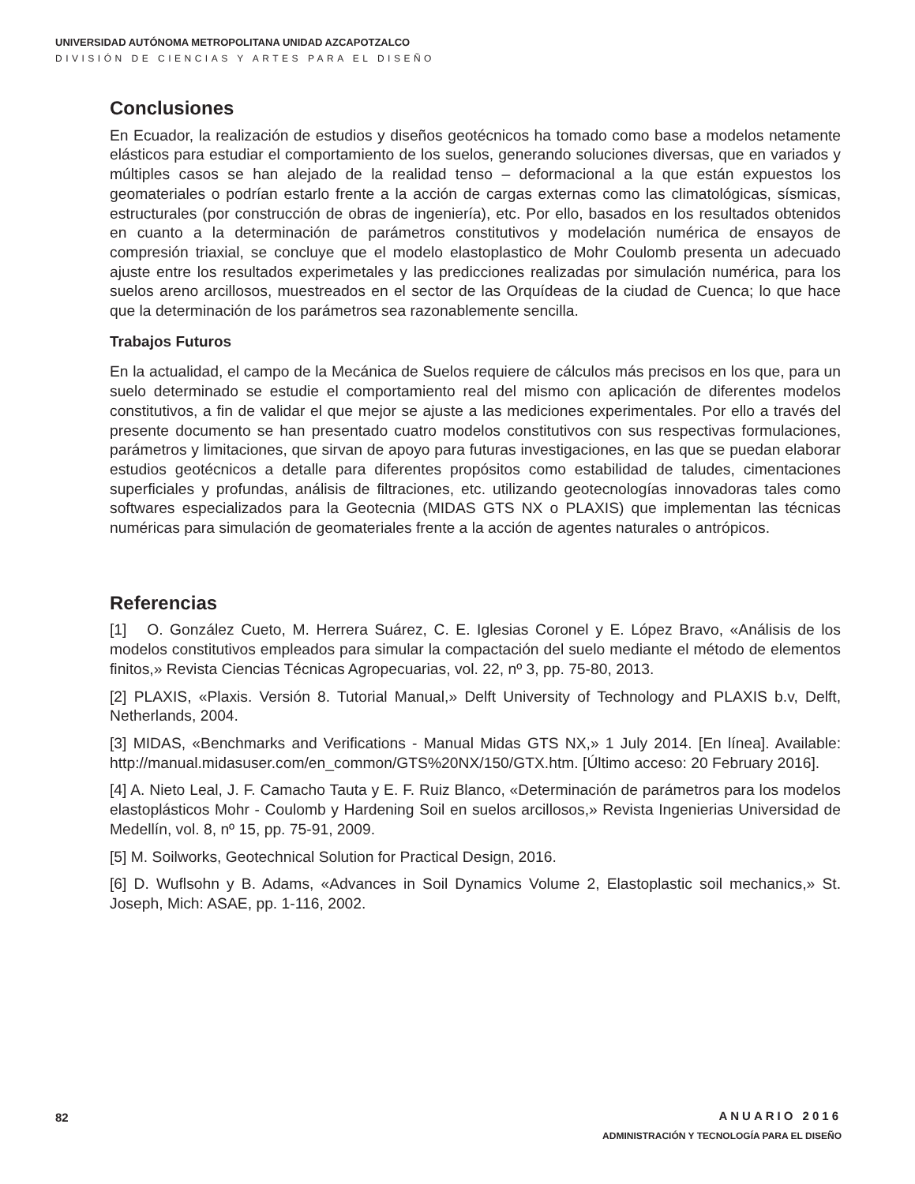UNIVERSIDAD AUTÓNOMA METROPOLITANA UNIDAD AZCAPOTZALCO
DIVISIÓN DE CIENCIAS Y ARTES PARA EL DISEÑO
Conclusiones
En Ecuador, la realización de estudios y diseños geotécnicos ha tomado como base a modelos netamente elásticos para estudiar el comportamiento de los suelos, generando soluciones diversas, que en variados y múltiples casos se han alejado de la realidad tenso – deformacional a la que están expuestos los geomateriales o podrían estarlo frente a la acción de cargas externas como las climatológicas, sísmicas, estructurales (por construcción de obras de ingeniería), etc. Por ello, basados en los resultados obtenidos en cuanto a la determinación de parámetros constitutivos y modelación numérica de ensayos de compresión triaxial, se concluye que el modelo elastoplastico de Mohr Coulomb presenta un adecuado ajuste entre los resultados experimetales y las predicciones realizadas por simulación numérica, para los suelos areno arcillosos, muestreados en el sector de las Orquídeas de la ciudad de Cuenca; lo que hace que la determinación de los parámetros sea razonablemente sencilla.
Trabajos Futuros
En la actualidad, el campo de la Mecánica de Suelos requiere de cálculos más precisos en los que, para un suelo determinado se estudie el comportamiento real del mismo con aplicación de diferentes modelos constitutivos, a fin de validar el que mejor se ajuste a las mediciones experimentales. Por ello a través del presente documento se han presentado cuatro modelos constitutivos con sus respectivas formulaciones, parámetros y limitaciones, que sirvan de apoyo para futuras investigaciones, en las que se puedan elaborar estudios geotécnicos a detalle para diferentes propósitos como estabilidad de taludes, cimentaciones superficiales y profundas, análisis de filtraciones, etc. utilizando geotecnologías innovadoras tales como softwares especializados para la Geotecnia (MIDAS GTS NX o PLAXIS) que implementan las técnicas numéricas para simulación de geomateriales frente a la acción de agentes naturales o antrópicos.
Referencias
[1] O. González Cueto, M. Herrera Suárez, C. E. Iglesias Coronel y E. López Bravo, «Análisis de los modelos constitutivos empleados para simular la compactación del suelo mediante el método de elementos finitos,» Revista Ciencias Técnicas Agropecuarias, vol. 22, nº 3, pp. 75-80, 2013.
[2] PLAXIS, «Plaxis. Versión 8. Tutorial Manual,» Delft University of Technology and PLAXIS b.v, Delft, Netherlands, 2004.
[3] MIDAS, «Benchmarks and Verifications - Manual Midas GTS NX,» 1 July 2014. [En línea]. Available: http://manual.midasuser.com/en_common/GTS%20NX/150/GTX.htm. [Último acceso: 20 February 2016].
[4] A. Nieto Leal, J. F. Camacho Tauta y E. F. Ruiz Blanco, «Determinación de parámetros para los modelos elastoplásticos Mohr - Coulomb y Hardening Soil en suelos arcillosos,» Revista Ingenierias Universidad de Medellín, vol. 8, nº 15, pp. 75-91, 2009.
[5] M. Soilworks, Geotechnical Solution for Practical Design, 2016.
[6] D. Wuflsohn y B. Adams, «Advances in Soil Dynamics Volume 2, Elastoplastic soil mechanics,» St. Joseph, Mich: ASAE, pp. 1-116, 2002.
82
ANUARIO 2016
ADMINISTRACIÓN Y TECNOLOGÍA PARA EL DISEÑO